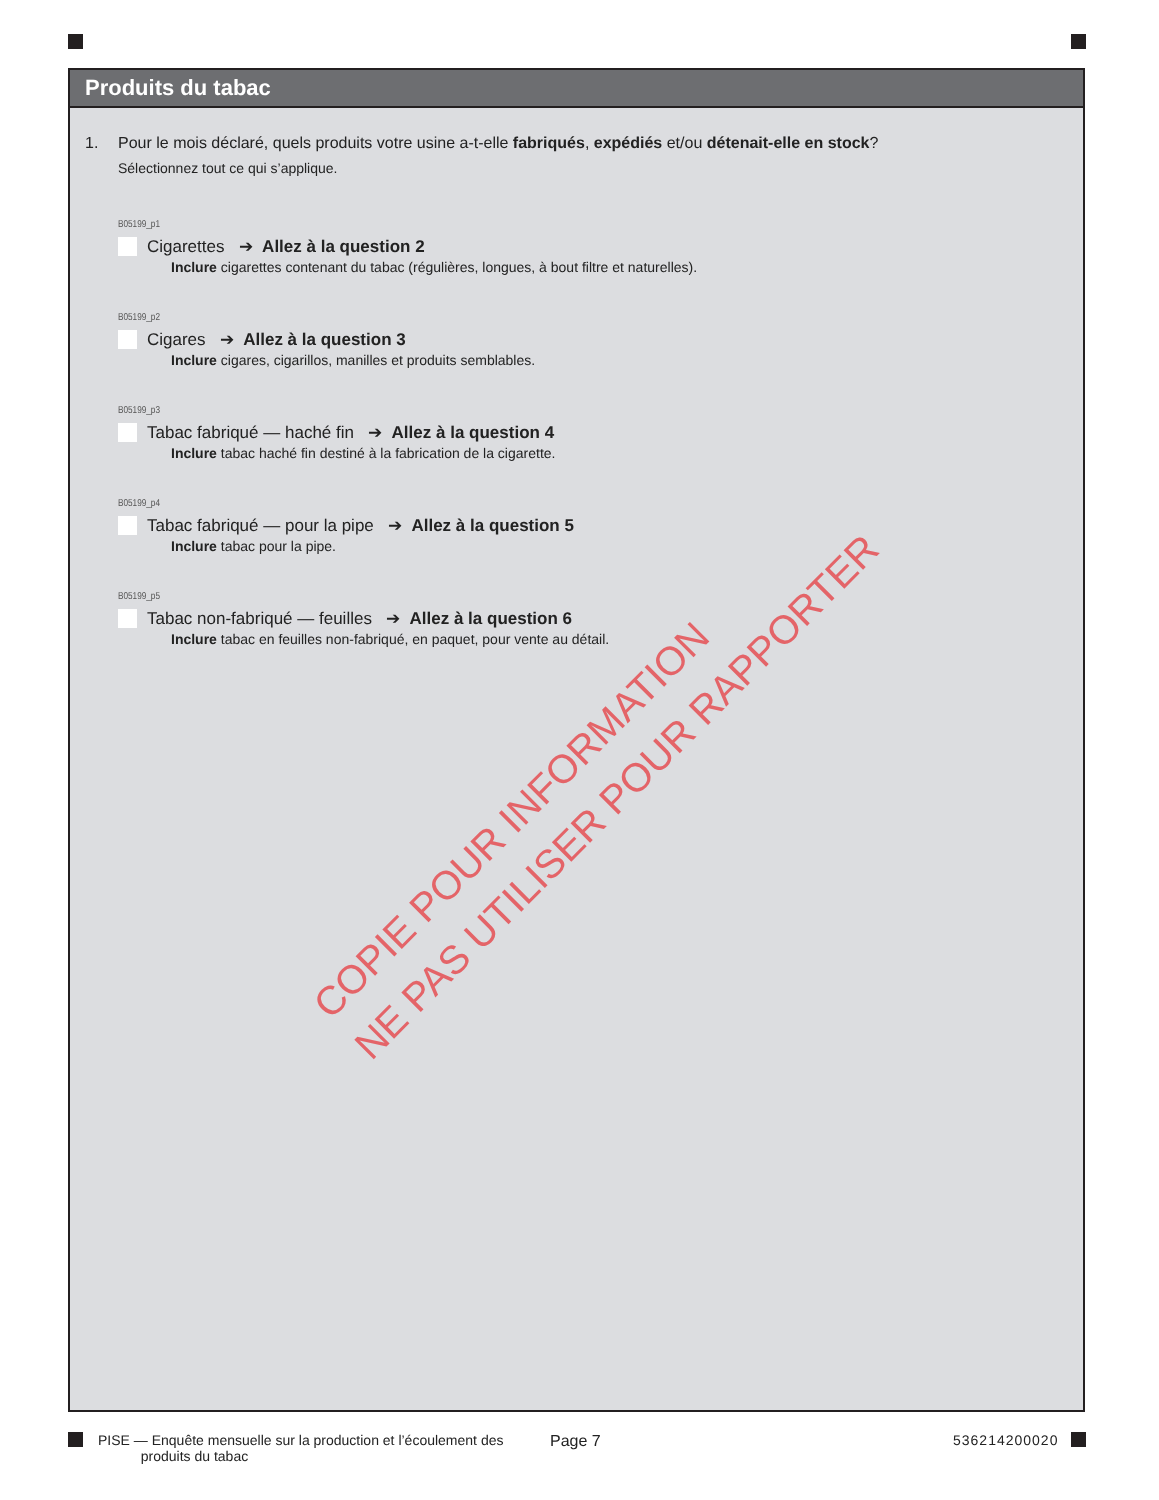Produits du tabac
1. Pour le mois déclaré, quels produits votre usine a-t-elle fabriqués, expédiés et/ou détenait-elle en stock?
Sélectionnez tout ce qui s’applique.
B05199_p1
Cigarettes ➔ Allez à la question 2
Inclure cigarettes contenant du tabac (régulières, longues, à bout filtre et naturelles).
B05199_p2
Cigares ➔ Allez à la question 3
Inclure cigares, cigarillos, manilles et produits semblables.
B05199_p3
Tabac fabriqué — haché fin ➔ Allez à la question 4
Inclure tabac haché fin destiné à la fabrication de la cigarette.
B05199_p4
Tabac fabriqué — pour la pipe ➔ Allez à la question 5
Inclure tabac pour la pipe.
B05199_p5
Tabac non-fabriqué — feuilles ➔ Allez à la question 6
Inclure tabac en feuilles non-fabriqué, en paquet, pour vente au détail.
COPIE POUR INFORMATION
NE PAS UTILISER POUR RAPPORTER
PISE — Enquête mensuelle sur la production et l’écoulement des
produits du tabac
Page 7 536214200020